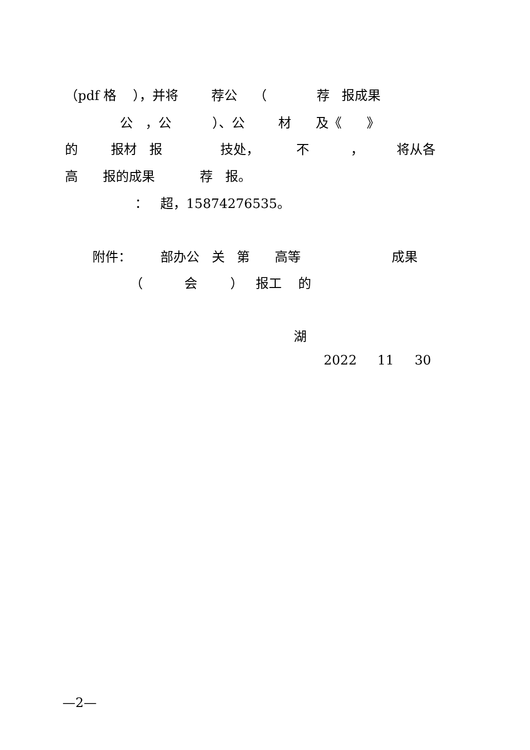（pdf 格 ），并将 荐公 （ 荐 报成果
公 ，公 ）、公 材 及《 》
的 报材 报 技处， 不 ， 将从各
高 报的成果 荐 报。
： 超，15874276535。
附件： 部办公 关 第 高等 成果
（ 会 ） 报工 的
湖
2022 11 30
—2—